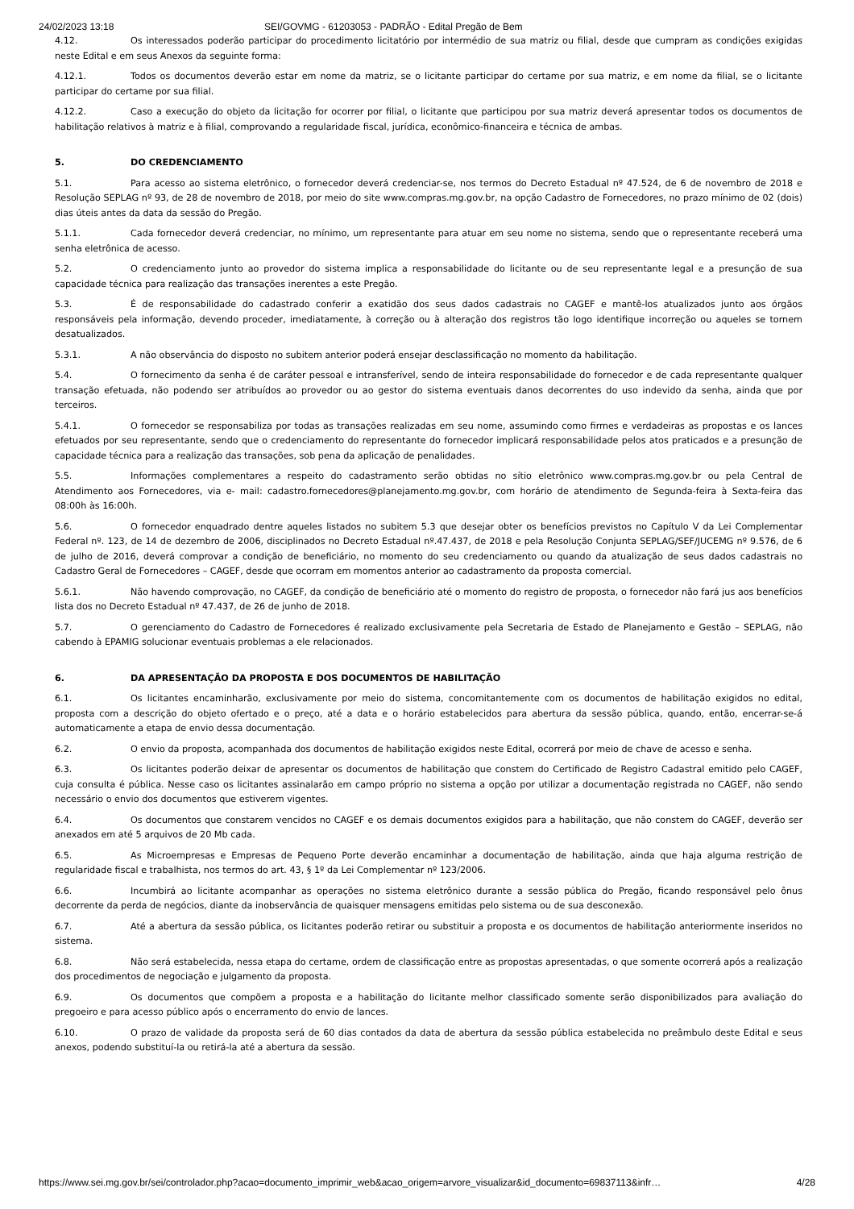24/02/2023 13:18 SEI/GOVMG - 61203053 - PADRÃO - Edital Pregão de Bem
4.12. Os interessados poderão participar do procedimento licitatório por intermédio de sua matriz ou filial, desde que cumpram as condições exigidas neste Edital e em seus Anexos da seguinte forma:
4.12.1. Todos os documentos deverão estar em nome da matriz, se o licitante participar do certame por sua matriz, e em nome da filial, se o licitante participar do certame por sua filial.
4.12.2. Caso a execução do objeto da licitação for ocorrer por filial, o licitante que participou por sua matriz deverá apresentar todos os documentos de habilitação relativos à matriz e à filial, comprovando a regularidade fiscal, jurídica, econômico-financeira e técnica de ambas.
5. DO CREDENCIAMENTO
5.1. Para acesso ao sistema eletrônico, o fornecedor deverá credenciar-se, nos termos do Decreto Estadual nº 47.524, de 6 de novembro de 2018 e Resolução SEPLAG nº 93, de 28 de novembro de 2018, por meio do site www.compras.mg.gov.br, na opção Cadastro de Fornecedores, no prazo mínimo de 02 (dois) dias úteis antes da data da sessão do Pregão.
5.1.1. Cada fornecedor deverá credenciar, no mínimo, um representante para atuar em seu nome no sistema, sendo que o representante receberá uma senha eletrônica de acesso.
5.2. O credenciamento junto ao provedor do sistema implica a responsabilidade do licitante ou de seu representante legal e a presunção de sua capacidade técnica para realização das transações inerentes a este Pregão.
5.3. É de responsabilidade do cadastrado conferir a exatidão dos seus dados cadastrais no CAGEF e mantê-los atualizados junto aos órgãos responsáveis pela informação, devendo proceder, imediatamente, à correção ou à alteração dos registros tão logo identifique incorreção ou aqueles se tornem desatualizados.
5.3.1. A não observância do disposto no subitem anterior poderá ensejar desclassificação no momento da habilitação.
5.4. O fornecimento da senha é de caráter pessoal e intransferível, sendo de inteira responsabilidade do fornecedor e de cada representante qualquer transação efetuada, não podendo ser atribuídos ao provedor ou ao gestor do sistema eventuais danos decorrentes do uso indevido da senha, ainda que por terceiros.
5.4.1. O fornecedor se responsabiliza por todas as transações realizadas em seu nome, assumindo como firmes e verdadeiras as propostas e os lances efetuados por seu representante, sendo que o credenciamento do representante do fornecedor implicará responsabilidade pelos atos praticados e a presunção de capacidade técnica para a realização das transações, sob pena da aplicação de penalidades.
5.5. Informações complementares a respeito do cadastramento serão obtidas no sítio eletrônico www.compras.mg.gov.br ou pela Central de Atendimento aos Fornecedores, via e- mail: cadastro.fornecedores@planejamento.mg.gov.br, com horário de atendimento de Segunda-feira à Sexta-feira das 08:00h às 16:00h.
5.6. O fornecedor enquadrado dentre aqueles listados no subitem 5.3 que desejar obter os benefícios previstos no Capítulo V da Lei Complementar Federal nº. 123, de 14 de dezembro de 2006, disciplinados no Decreto Estadual nº.47.437, de 2018 e pela Resolução Conjunta SEPLAG/SEF/JUCEMG nº 9.576, de 6 de julho de 2016, deverá comprovar a condição de beneficiário, no momento do seu credenciamento ou quando da atualização de seus dados cadastrais no Cadastro Geral de Fornecedores – CAGEF, desde que ocorram em momentos anterior ao cadastramento da proposta comercial.
5.6.1. Não havendo comprovação, no CAGEF, da condição de beneficiário até o momento do registro de proposta, o fornecedor não fará jus aos benefícios lista dos no Decreto Estadual nº 47.437, de 26 de junho de 2018.
5.7. O gerenciamento do Cadastro de Fornecedores é realizado exclusivamente pela Secretaria de Estado de Planejamento e Gestão – SEPLAG, não cabendo à EPAMIG solucionar eventuais problemas a ele relacionados.
6. DA APRESENTAÇÃO DA PROPOSTA E DOS DOCUMENTOS DE HABILITAÇÃO
6.1. Os licitantes encaminharão, exclusivamente por meio do sistema, concomitantemente com os documentos de habilitação exigidos no edital, proposta com a descrição do objeto ofertado e o preço, até a data e o horário estabelecidos para abertura da sessão pública, quando, então, encerrar-se-á automaticamente a etapa de envio dessa documentação.
6.2. O envio da proposta, acompanhada dos documentos de habilitação exigidos neste Edital, ocorrerá por meio de chave de acesso e senha.
6.3. Os licitantes poderão deixar de apresentar os documentos de habilitação que constem do Certificado de Registro Cadastral emitido pelo CAGEF, cuja consulta é pública. Nesse caso os licitantes assinalarão em campo próprio no sistema a opção por utilizar a documentação registrada no CAGEF, não sendo necessário o envio dos documentos que estiverem vigentes.
6.4. Os documentos que constarem vencidos no CAGEF e os demais documentos exigidos para a habilitação, que não constem do CAGEF, deverão ser anexados em até 5 arquivos de 20 Mb cada.
6.5. As Microempresas e Empresas de Pequeno Porte deverão encaminhar a documentação de habilitação, ainda que haja alguma restrição de regularidade fiscal e trabalhista, nos termos do art. 43, § 1º da Lei Complementar nº 123/2006.
6.6. Incumbirá ao licitante acompanhar as operações no sistema eletrônico durante a sessão pública do Pregão, ficando responsável pelo ônus decorrente da perda de negócios, diante da inobservância de quaisquer mensagens emitidas pelo sistema ou de sua desconexão.
6.7. Até a abertura da sessão pública, os licitantes poderão retirar ou substituir a proposta e os documentos de habilitação anteriormente inseridos no sistema.
6.8. Não será estabelecida, nessa etapa do certame, ordem de classificação entre as propostas apresentadas, o que somente ocorrerá após a realização dos procedimentos de negociação e julgamento da proposta.
6.9. Os documentos que compõem a proposta e a habilitação do licitante melhor classificado somente serão disponibilizados para avaliação do pregoeiro e para acesso público após o encerramento do envio de lances.
6.10. O prazo de validade da proposta será de 60 dias contados da data de abertura da sessão pública estabelecida no preâmbulo deste Edital e seus anexos, podendo substituí-la ou retirá-la até a abertura da sessão.
https://www.sei.mg.gov.br/sei/controlador.php?acao=documento_imprimir_web&acao_origem=arvore_visualizar&id_documento=69837113&infr… 4/28